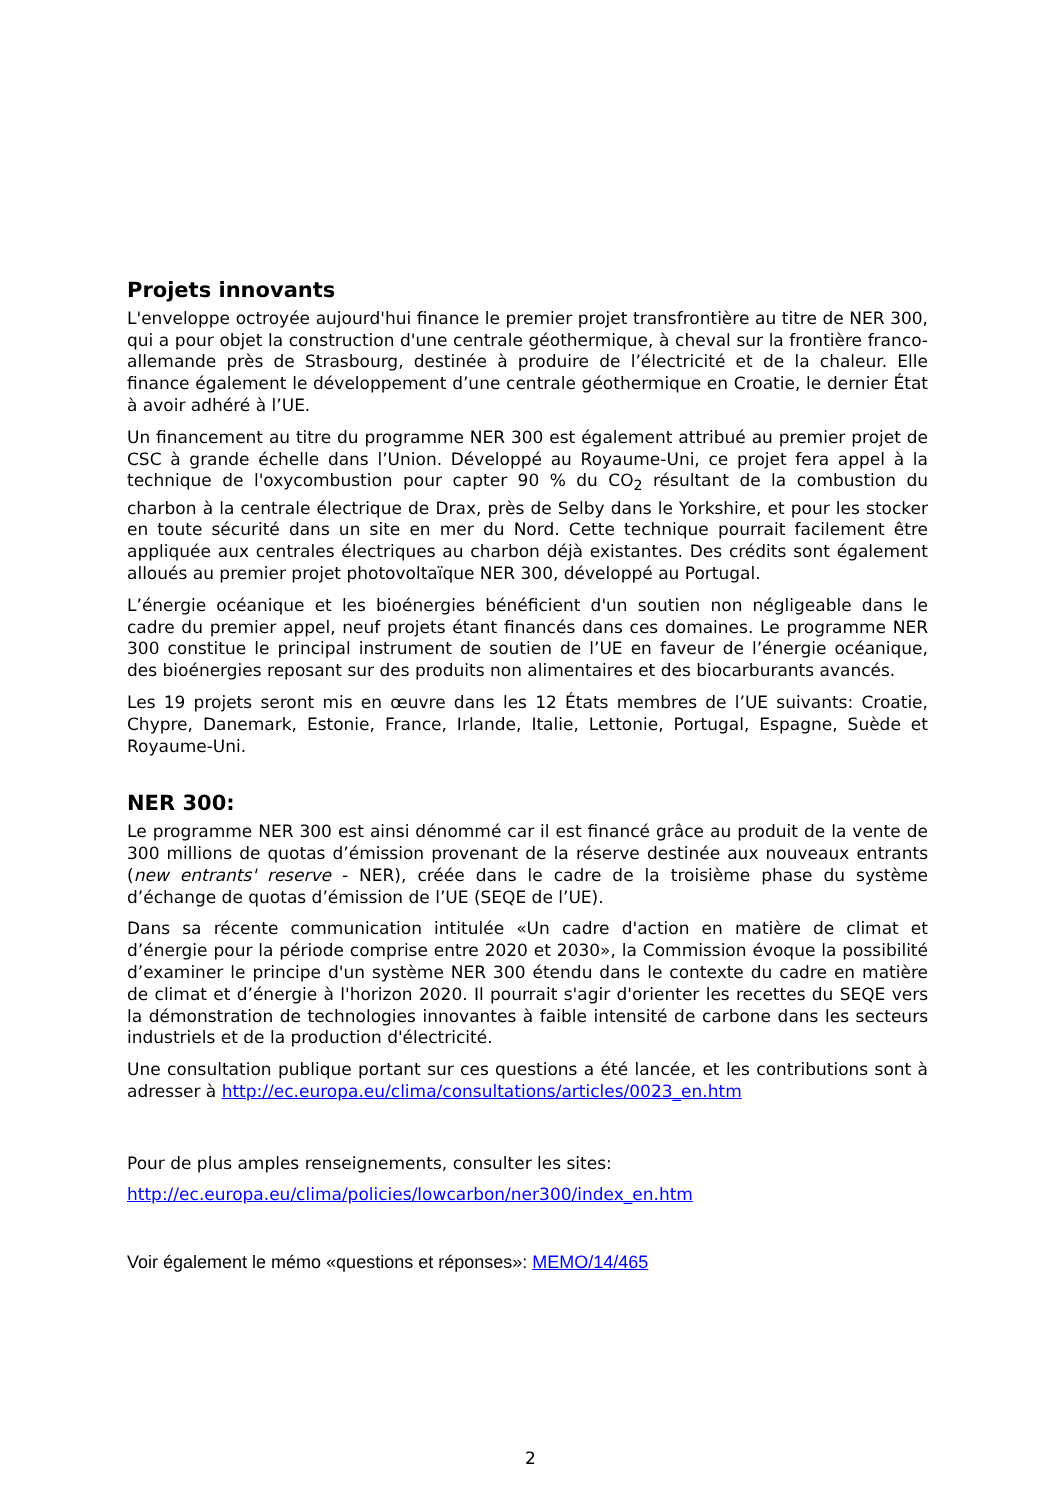Projets innovants
L'enveloppe octroyée aujourd'hui finance le premier projet transfrontière au titre de NER 300, qui a pour objet la construction d'une centrale géothermique, à cheval sur la frontière franco-allemande près de Strasbourg, destinée à produire de l’électricité et de la chaleur. Elle finance également le développement d’une centrale géothermique en Croatie, le dernier État à avoir adhéré à l’UE.
Un financement au titre du programme NER 300 est également attribué au premier projet de CSC à grande échelle dans l’Union. Développé au Royaume-Uni, ce projet fera appel à la technique de l'oxycombustion pour capter 90 % du CO<sub>2</sub> résultant de la combustion du charbon à la centrale électrique de Drax, près de Selby dans le Yorkshire, et pour les stocker en toute sécurité dans un site en mer du Nord. Cette technique pourrait facilement être appliquée aux centrales électriques au charbon déjà existantes. Des crédits sont également alloués au premier projet photovoltaïque NER 300, développé au Portugal.
L’énergie océanique et les bioénergies bénéficient d'un soutien non négligeable dans le cadre du premier appel, neuf projets étant financés dans ces domaines. Le programme NER 300 constitue le principal instrument de soutien de l’UE en faveur de l’énergie océanique, des bioénergies reposant sur des produits non alimentaires et des biocarburants avancés.
Les 19 projets seront mis en œuvre dans les 12 États membres de l’UE suivants: Croatie, Chypre, Danemark, Estonie, France, Irlande, Italie, Lettonie, Portugal, Espagne, Suède et Royaume-Uni.
NER 300:
Le programme NER 300 est ainsi dénommé car il est financé grâce au produit de la vente de 300 millions de quotas d’émission provenant de la réserve destinée aux nouveaux entrants (new entrants' reserve - NER), créée dans le cadre de la troisième phase du système d’échange de quotas d’émission de l’UE (SEQE de l’UE).
Dans sa récente communication intitulée «Un cadre d'action en matière de climat et d’énergie pour la période comprise entre 2020 et 2030», la Commission évoque la possibilité d’examiner le principe d'un système NER 300 étendu dans le contexte du cadre en matière de climat et d’énergie à l'horizon 2020. Il pourrait s'agir d'orienter les recettes du SEQE vers la démonstration de technologies innovantes à faible intensité de carbone dans les secteurs industriels et de la production d'électricité.
Une consultation publique portant sur ces questions a été lancée, et les contributions sont à adresser à http://ec.europa.eu/clima/consultations/articles/0023_en.htm
Pour de plus amples renseignements, consulter les sites:
http://ec.europa.eu/clima/policies/lowcarbon/ner300/index_en.htm
Voir également le mémo «questions et réponses»: MEMO/14/465
2